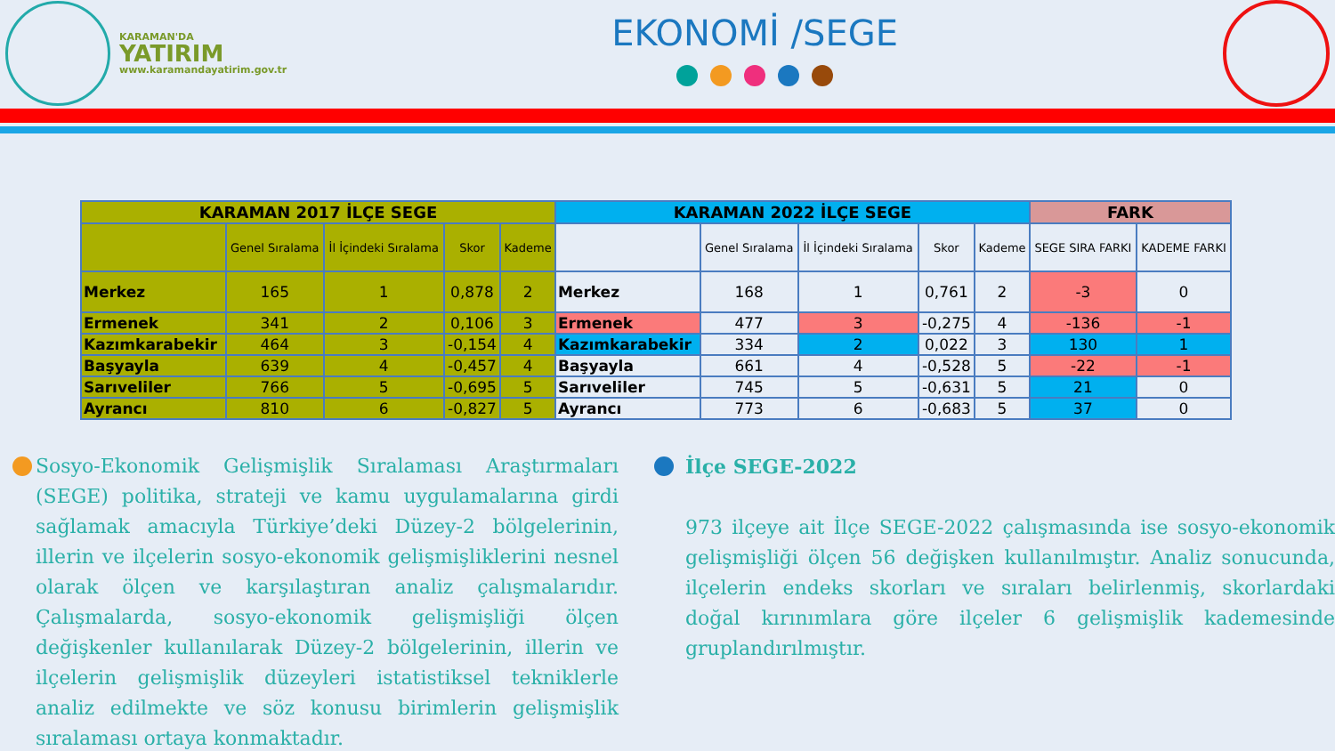KARAMAN'DA
YATIRIM
www.karamandayatirim.gov.tr
EKONOMİ /SEGE
| KARAMAN 2017 İLÇE SEGE | | | | | KARAMAN 2022 İLÇE SEGE | | | | | FARK | |
| --- | --- | --- | --- | --- | --- | --- | --- | --- | --- | --- | --- |
| | Genel Sıralama | İl İçindeki Sıralama | Skor | Kademe | | Genel Sıralama | İl İçindeki Sıralama | Skor | Kademe | SEGE SIRA FARKI | KADEME FARKI |
| Merkez | 165 | 1 | 0,878 | 2 | Merkez | 168 | 1 | 0,761 | 2 | -3 | 0 |
| Ermenek | 341 | 2 | 0,106 | 3 | Ermenek | 477 | 3 | -0,275 | 4 | -136 | -1 |
| Kazımkarabekir | 464 | 3 | -0,154 | 4 | Kazımkarabekir | 334 | 2 | 0,022 | 3 | 130 | 1 |
| Başyayla | 639 | 4 | -0,457 | 4 | Başyayla | 661 | 4 | -0,528 | 5 | -22 | -1 |
| Sarıveliler | 766 | 5 | -0,695 | 5 | Sarıveliler | 745 | 5 | -0,631 | 5 | 21 | 0 |
| Ayrancı | 810 | 6 | -0,827 | 5 | Ayrancı | 773 | 6 | -0,683 | 5 | 37 | 0 |
Sosyo-Ekonomik Gelişmişlik Sıralaması Araştırmaları (SEGE) politika, strateji ve kamu uygulamalarına girdi sağlamak amacıyla Türkiye’deki Düzey-2 bölgelerinin, illerin ve ilçelerin sosyo-ekonomik gelişmişliklerini nesnel olarak ölçen ve karşılaştıran analiz çalışmalarıdır. Çalışmalarda, sosyo-ekonomik gelişmişliği ölçen değişkenler kullanılarak Düzey-2 bölgelerinin, illerin ve ilçelerin gelişmişlik düzeyleri istatistiksel tekniklerle analiz edilmekte ve söz konusu birimlerin gelişmişlik sıralaması ortaya konmaktadır.
İlçe SEGE-2022
973 ilçeye ait İlçe SEGE-2022 çalışmasında ise sosyo-ekonomik gelişmişliği ölçen 56 değişken kullanılmıştır. Analiz sonucunda, ilçelerin endeks skorları ve sıraları belirlenmiş, skorlardaki doğal kırınımlara göre ilçeler 6 gelişmişlik kademesinde gruplandırılmıştır.